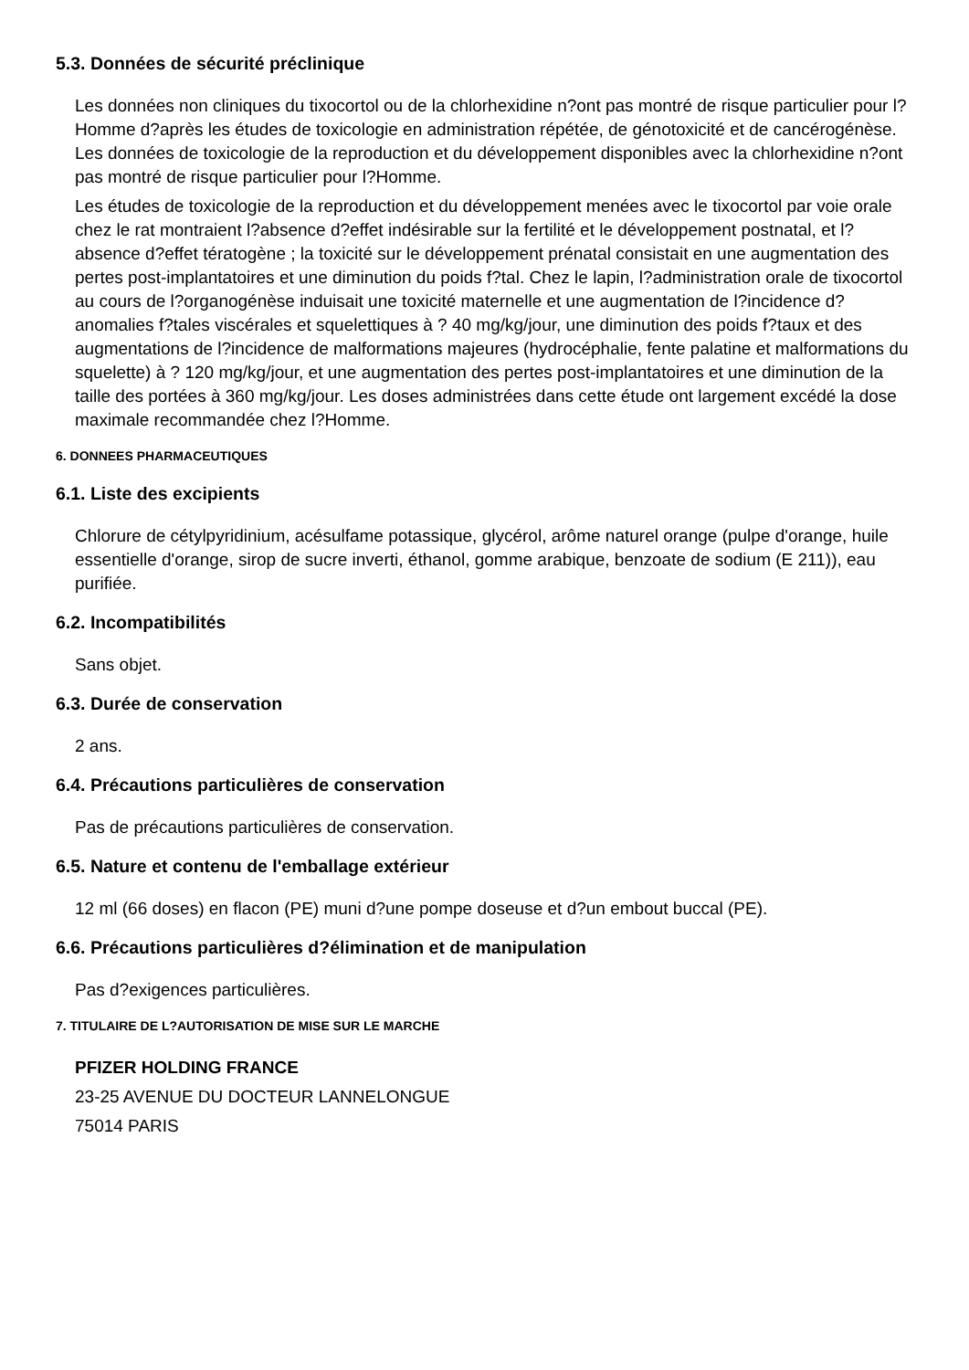5.3. Données de sécurité préclinique
Les données non cliniques du tixocortol ou de la chlorhexidine n?ont pas montré de risque particulier pour l?Homme d?après les études de toxicologie en administration répétée, de génotoxicité et de cancérogénèse. Les données de toxicologie de la reproduction et du développement disponibles avec la chlorhexidine n?ont pas montré de risque particulier pour l?Homme.
Les études de toxicologie de la reproduction et du développement menées avec le tixocortol par voie orale chez le rat montraient l?absence d?effet indésirable sur la fertilité et le développement postnatal, et l?absence d?effet tératogène ; la toxicité sur le développement prénatal consistait en une augmentation des pertes post-implantatoires et une diminution du poids f?tal. Chez le lapin, l?administration orale de tixocortol au cours de l?organogénèse induisait une toxicité maternelle et une augmentation de l?incidence d?anomalies f?tales viscérales et squelettiques à ? 40 mg/kg/jour, une diminution des poids f?taux et des augmentations de l?incidence de malformations majeures (hydrocéphalie, fente palatine et malformations du squelette) à ? 120 mg/kg/jour, et une augmentation des pertes post-implantatoires et une diminution de la taille des portées à 360 mg/kg/jour. Les doses administrées dans cette étude ont largement excédé la dose maximale recommandée chez l?Homme.
6. DONNEES PHARMACEUTIQUES
6.1. Liste des excipients
Chlorure de cétylpyridinium, acésulfame potassique, glycérol, arôme naturel orange (pulpe d'orange, huile essentielle d'orange, sirop de sucre inverti, éthanol, gomme arabique, benzoate de sodium (E 211)), eau purifiée.
6.2. Incompatibilités
Sans objet.
6.3. Durée de conservation
2 ans.
6.4. Précautions particulières de conservation
Pas de précautions particulières de conservation.
6.5. Nature et contenu de l'emballage extérieur
12 ml (66 doses) en flacon (PE) muni d?une pompe doseuse et d?un embout buccal (PE).
6.6. Précautions particulières d?élimination et de manipulation
Pas d?exigences particulières.
7. TITULAIRE DE L?AUTORISATION DE MISE SUR LE MARCHE
PFIZER HOLDING FRANCE
23-25 AVENUE DU DOCTEUR LANNELONGUE
75014 PARIS